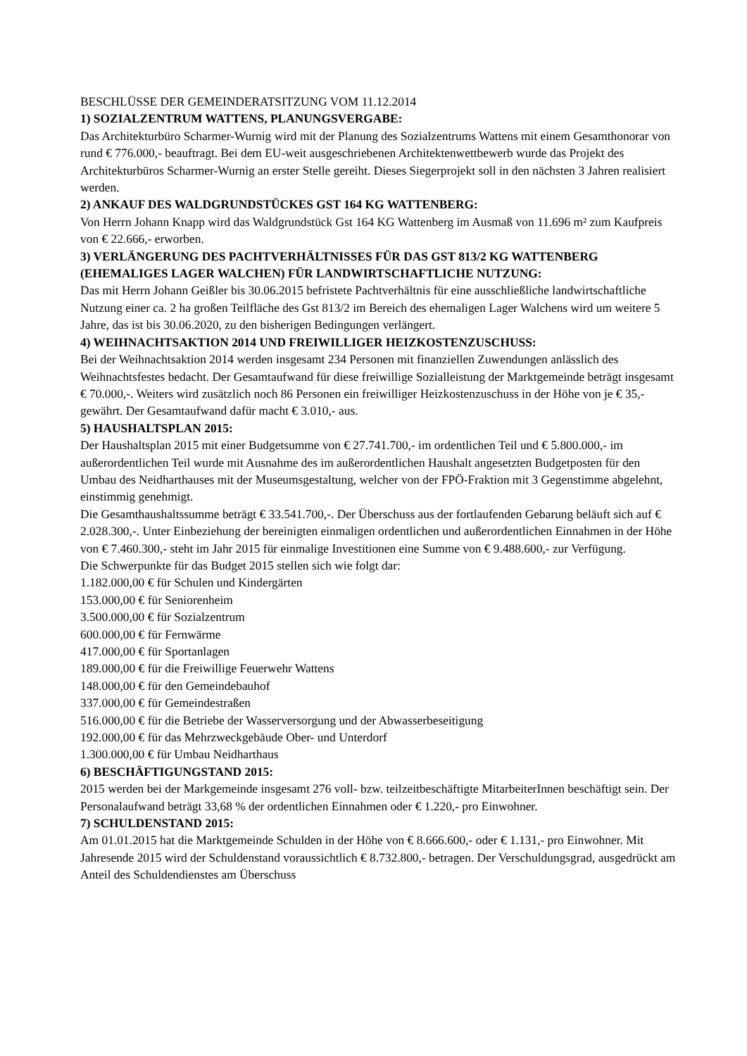BESCHLÜSSE DER GEMEINDERATSITZUNG VOM 11.12.2014
1) SOZIALZENTRUM WATTENS, PLANUNGSVERGABE:
Das Architekturbüro Scharmer-Wurnig wird mit der Planung des Sozialzentrums Wattens mit einem Gesamthonorar von rund € 776.000,- beauftragt. Bei dem EU-weit ausgeschriebenen Architektenwettbewerb wurde das Projekt des Architekturbüros Scharmer-Wurnig an erster Stelle gereiht. Dieses Siegerprojekt soll in den nächsten 3 Jahren realisiert werden.
2) ANKAUF DES WALDGRUNDSTÜCKES GST 164 KG WATTENBERG:
Von Herrn Johann Knapp wird das Waldgrundstück Gst 164 KG Wattenberg im Ausmaß von 11.696 m² zum Kaufpreis von € 22.666,- erworben.
3) VERLÄNGERUNG DES PACHTVERHÄLTNISSES FÜR DAS GST 813/2 KG WATTENBERG (EHEMALIGES LAGER WALCHEN) FÜR LANDWIRTSCHAFTLICHE NUTZUNG:
Das mit Herrn Johann Geißler bis 30.06.2015 befristete Pachtverhältnis für eine ausschließliche landwirtschaftliche Nutzung einer ca. 2 ha großen Teilfläche des Gst 813/2 im Bereich des ehemaligen Lager Walchens wird um weitere 5 Jahre, das ist bis 30.06.2020, zu den bisherigen Bedingungen verlängert.
4) WEIHNACHTSAKTION 2014 UND FREIWILLIGER HEIZKOSTENZUSCHUSS:
Bei der Weihnachtsaktion 2014 werden insgesamt 234 Personen mit finanziellen Zuwendungen anlässlich des Weihnachtsfestes bedacht. Der Gesamtaufwand für diese freiwillige Sozialleistung der Marktgemeinde beträgt insgesamt € 70.000,-. Weiters wird zusätzlich noch 86 Personen ein freiwilliger Heizkostenzuschuss in der Höhe von je € 35,- gewährt. Der Gesamtaufwand dafür macht € 3.010,- aus.
5) HAUSHALTSPLAN 2015:
Der Haushaltsplan 2015 mit einer Budgetsumme von € 27.741.700,- im ordentlichen Teil und € 5.800.000,- im außerordentlichen Teil wurde mit Ausnahme des im außerordentlichen Haushalt angesetzten Budgetposten für den Umbau des Neidharthauses mit der Museumsgestaltung, welcher von der FPÖ-Fraktion mit 3 Gegenstimme abgelehnt, einstimmig genehmigt.
Die Gesamthaushaltssumme beträgt € 33.541.700,-. Der Überschuss aus der fortlaufenden Gebarung beläuft sich auf € 2.028.300,-. Unter Einbeziehung der bereinigten einmaligen ordentlichen und außerordentlichen Einnahmen in der Höhe von € 7.460.300,- steht im Jahr 2015 für einmalige Investitionen eine Summe von € 9.488.600,- zur Verfügung.
Die Schwerpunkte für das Budget 2015 stellen sich wie folgt dar:
1.182.000,00 € für Schulen und Kindergärten
153.000,00 € für Seniorenheim
3.500.000,00 € für Sozialzentrum
600.000,00 € für Fernwärme
417.000,00 € für Sportanlagen
189.000,00 € für die Freiwillige Feuerwehr Wattens
148.000,00 € für den Gemeindebauhof
337.000,00 € für Gemeindestraßen
516.000,00 € für die Betriebe der Wasserversorgung und der Abwasserbeseitigung
192.000,00 € für das Mehrzweckgebäude Ober- und Unterdorf
1.300.000,00 € für Umbau Neidharthaus
6) BESCHÄFTIGUNGSTAND 2015:
2015 werden bei der Markgemeinde insgesamt 276 voll- bzw. teilzeitbeschäftigte MitarbeiterInnen beschäftigt sein. Der Personalaufwand beträgt 33,68 % der ordentlichen Einnahmen oder € 1.220,- pro Einwohner.
7) SCHULDENSTAND 2015:
Am 01.01.2015 hat die Marktgemeinde Schulden in der Höhe von € 8.666.600,- oder € 1.131,- pro Einwohner. Mit Jahresende 2015 wird der Schuldenstand voraussichtlich € 8.732.800,- betragen. Der Verschuldungsgrad, ausgedrückt am Anteil des Schuldendienstes am Überschuss